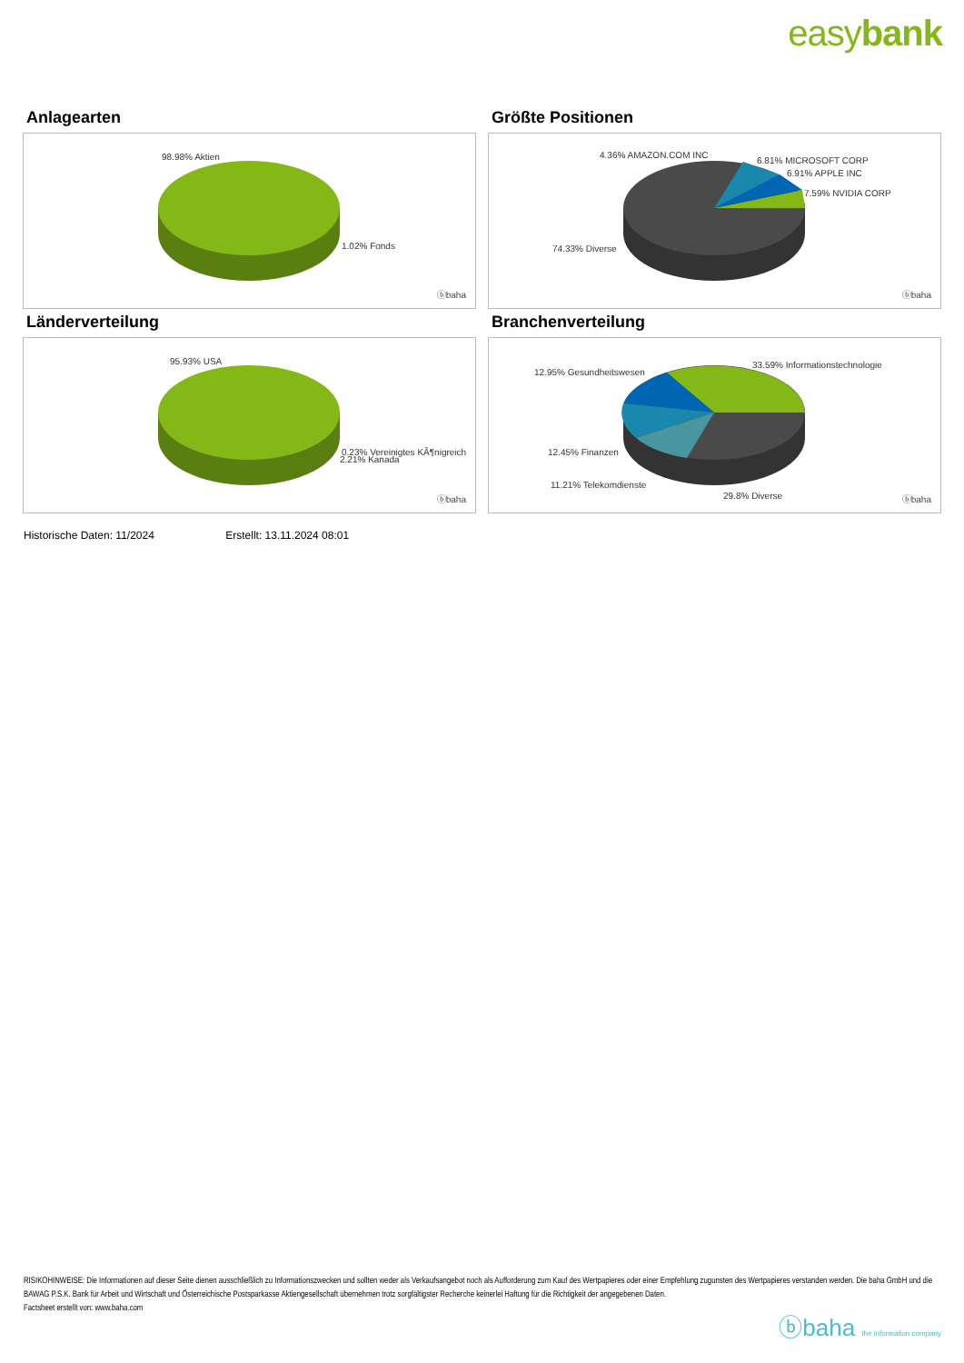easybank
Anlagearten
98.98% Aktien
1.02% Fonds
ⓑbaha
Größte Positionen
4.36% AMAZON.COM INC
6.81% MICROSOFT CORP
6.91% APPLE INC
7.59% NVIDIA CORP
74.33% Diverse
ⓑbaha
Länderverteilung
95.93% USA
0.23% Vereinigtes KÃ¶nigreich
2.21% Kanada
ⓑbaha
Branchenverteilung
33.59% Informationstechnologie
12.95% Gesundheitswesen
12.45% Finanzen
11.21% Telekomdienste
29.8% Diverse ⓑbaha
Historische Daten: 11/2024 Erstellt: 13.11.2024 08:01
RISIKOHINWEISE: Die Informationen auf dieser Seite dienen ausschließlich zu Informationszwecken und sollten weder als Verkaufsangebot noch als Aufforderung zum Kauf des Wertpapieres oder einer Empfehlung zugunsten des Wertpapieres verstanden werden. Die baha GmbH und die BAWAG P.S.K. Bank für Arbeit und Wirtschaft und Österreichische Postsparkasse Aktiengesellschaft übernehmen trotz sorgfältigster Recherche keinerlei Haftung für die Richtigkeit der angegebenen Daten.
Factsheet erstellt von: www.baha.com
ⓑbaha the information company